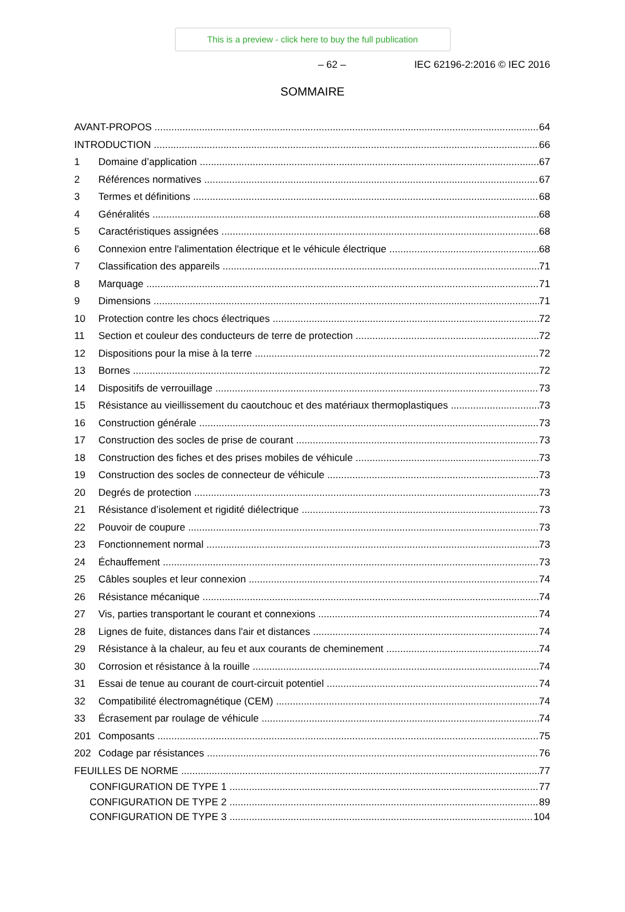This is a preview - click here to buy the full publication
– 62 – IEC 62196-2:2016 © IEC 2016
SOMMAIRE
AVANT-PROPOS 64
INTRODUCTION 66
1 Domaine d’application 67
2 Références normatives 67
3 Termes et définitions 68
4 Généralités 68
5 Caractéristiques assignées 68
6 Connexion entre l'alimentation électrique et le véhicule électrique 68
7 Classification des appareils 71
8 Marquage 71
9 Dimensions 71
10 Protection contre les chocs électriques 72
11 Section et couleur des conducteurs de terre de protection 72
12 Dispositions pour la mise à la terre 72
13 Bornes 72
14 Dispositifs de verrouillage 73
15 Résistance au vieillissement du caoutchouc et des matériaux thermoplastiques 73
16 Construction générale 73
17 Construction des socles de prise de courant 73
18 Construction des fiches et des prises mobiles de véhicule 73
19 Construction des socles de connecteur de véhicule 73
20 Degrés de protection 73
21 Résistance d’isolement et rigidité diélectrique 73
22 Pouvoir de coupure 73
23 Fonctionnement normal 73
24 Échauffement 73
25 Câbles souples et leur connexion 74
26 Résistance mécanique 74
27 Vis, parties transportant le courant et connexions 74
28 Lignes de fuite, distances dans l'air et distances 74
29 Résistance à la chaleur, au feu et aux courants de cheminement 74
30 Corrosion et résistance à la rouille 74
31 Essai de tenue au courant de court-circuit potentiel 74
32 Compatibilité électromagnétique (CEM) 74
33 Écrasement par roulage de véhicule 74
201 Composants 75
202 Codage par résistances 76
FEUILLES DE NORME 77
CONFIGURATION DE TYPE 1 77
CONFIGURATION DE TYPE 2 89
CONFIGURATION DE TYPE 3 104